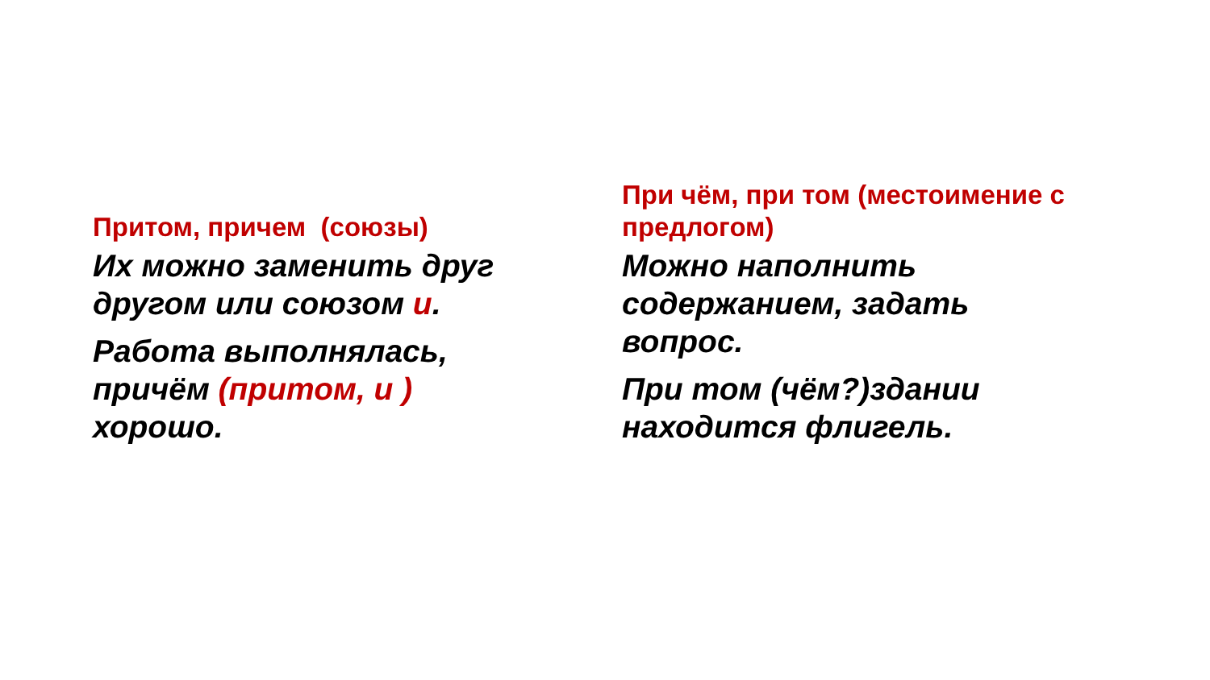Притом, причем (союзы)
Их можно заменить друг другом или союзом и.
Работа выполнялась, причём (притом, и ) хорошо.
При чём, при том (местоимение с предлогом)
Можно наполнить содержанием, задать вопрос.
При том (чём?)здании находится флигель.